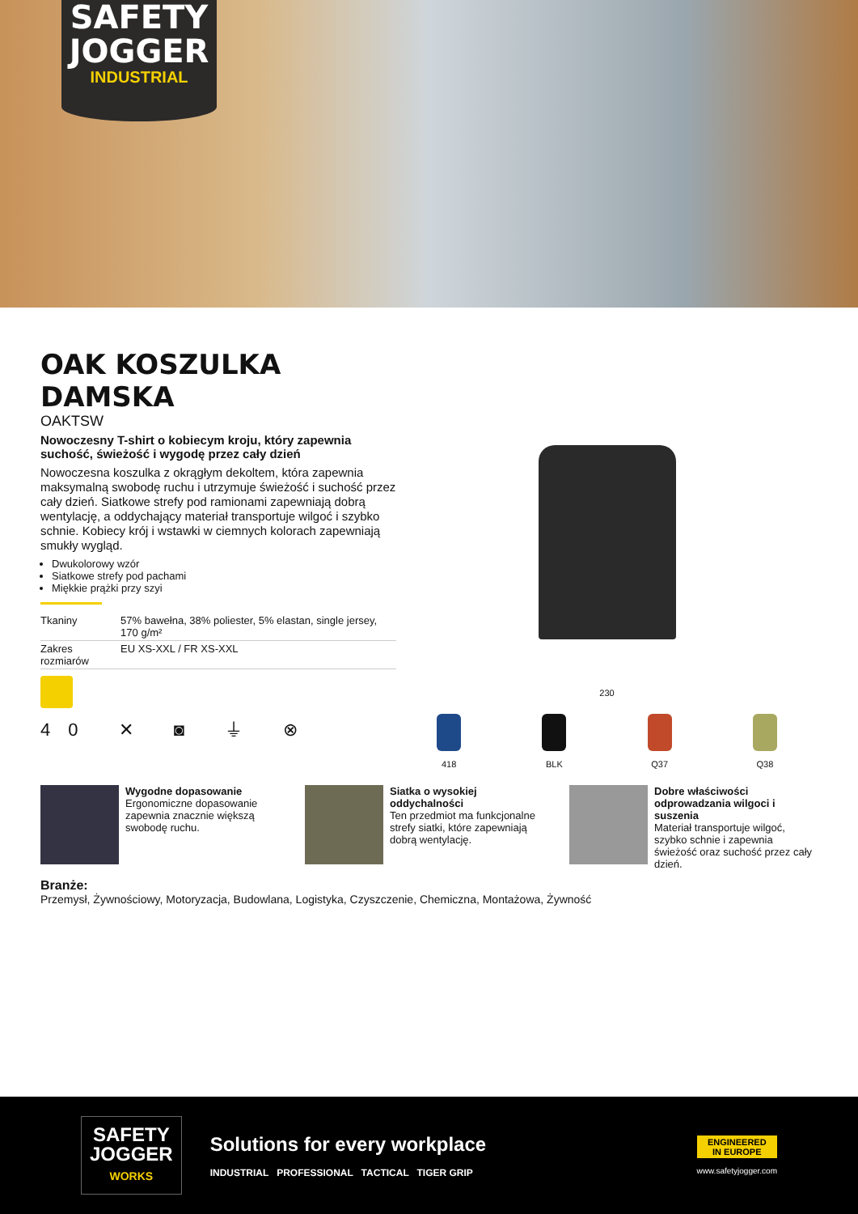SAFETY
JOGGER
INDUSTRIAL
OAK KOSZULKA DAMSKA
OAKTSW
Nowoczesny T-shirt o kobiecym kroju, który zapewnia suchość, świeżość i wygodę przez cały dzień
Nowoczesna koszulka z okrągłym dekoltem, która zapewnia maksymalną swobodę ruchu i utrzymuje świeżość i suchość przez cały dzień. Siatkowe strefy pod ramionami zapewniają dobrą wentylację, a oddychający materiał transportuje wilgoć i szybko schnie. Kobiecy krój i wstawki w ciemnych kolorach zapewniają smukły wygląd.
Dwukolorowy wzór
Siatkowe strefy pod pachami
Miękkie prążki przy szyi
| Tkaniny | 57% bawełna, 38% poliester, 5% elastan, single jersey, 170 g/m² |
| Zakres rozmiarów | EU XS-XXL / FR XS-XXL |
40 ✕ ◙ ⏚ ⊗
230
418 BLK Q37 Q38
Wygodne dopasowanie
Ergonomiczne dopasowanie zapewnia znacznie większą swobodę ruchu.
Siatka o wysokiej oddychalności
Ten przedmiot ma funkcjonalne strefy siatki, które zapewniają dobrą wentylację.
Dobre właściwości odprowadzania wilgoci i suszenia
Materiał transportuje wilgoć, szybko schnie i zapewnia świeżość oraz suchość przez cały dzień.
Branże:
Przemysł, Żywnościowy, Motoryzacja, Budowlana, Logistyka, Czyszczenie, Chemiczna, Montażowa, Żywność
SAFETY
JOGGER
WORKS
Solutions for every workplace
INDUSTRIAL PROFESSIONAL TACTICAL TIGER GRIP
ENGINEERED
IN EUROPE
www.safetyjogger.com